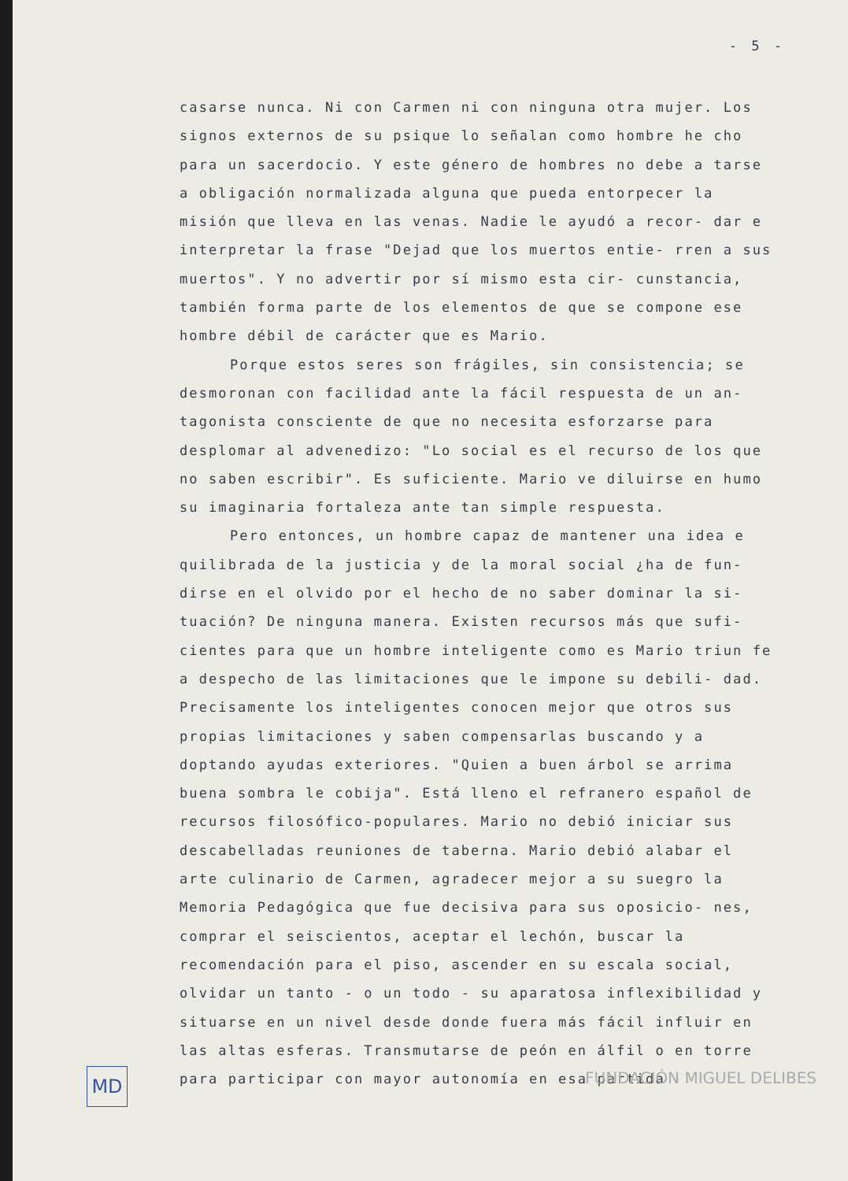- 5 -
casarse nunca. Ni con Carmen ni con ninguna otra mujer. Los signos externos de su psique lo señalan como hombre he cho para un sacerdocio. Y este género de hombres no debe a tarse a obligación normalizada alguna que pueda entorpecer la misión que lleva en las venas. Nadie le ayudó a recor- dar e interpretar la frase "Dejad que los muertos entie- rren a sus muertos". Y no advertir por sí mismo esta cir- cunstancia, también forma parte de los elementos de que se compone ese hombre débil de carácter que es Mario.
Porque estos seres son frágiles, sin consistencia; se desmoronan con facilidad ante la fácil respuesta de un an- tagonista consciente de que no necesita esforzarse para desplomar al advenedizo: "Lo social es el recurso de los que no saben escribir". Es suficiente. Mario ve diluirse en humo su imaginaria fortaleza ante tan simple respuesta.
Pero entonces, un hombre capaz de mantener una idea e quilibrada de la justicia y de la moral social ¿ha de fun- dirse en el olvido por el hecho de no saber dominar la si- tuación? De ninguna manera. Existen recursos más que sufi- cientes para que un hombre inteligente como es Mario triun fe a despecho de las limitaciones que le impone su debili- dad. Precisamente los inteligentes conocen mejor que otros sus propias limitaciones y saben compensarlas buscando y a doptando ayudas exteriores. "Quien a buen árbol se arrima buena sombra le cobija". Está lleno el refranero español de recursos filosófico-populares. Mario no debió iniciar sus descabelladas reuniones de taberna. Mario debió alabar el arte culinario de Carmen, agradecer mejor a su suegro la Memoria Pedagógica que fue decisiva para sus oposicio- nes, comprar el seiscientos, aceptar el lechón, buscar la recomendación para el piso, ascender en su escala social, olvidar un tanto - o un todo - su aparatosa inflexibilidad y situarse en un nivel desde donde fuera más fácil influir en las altas esferas. Transmutarse de peón en álfil o en torre para participar con mayor autonomía en esa partida
MD FUNDACIÓN MIGUEL DELIBES